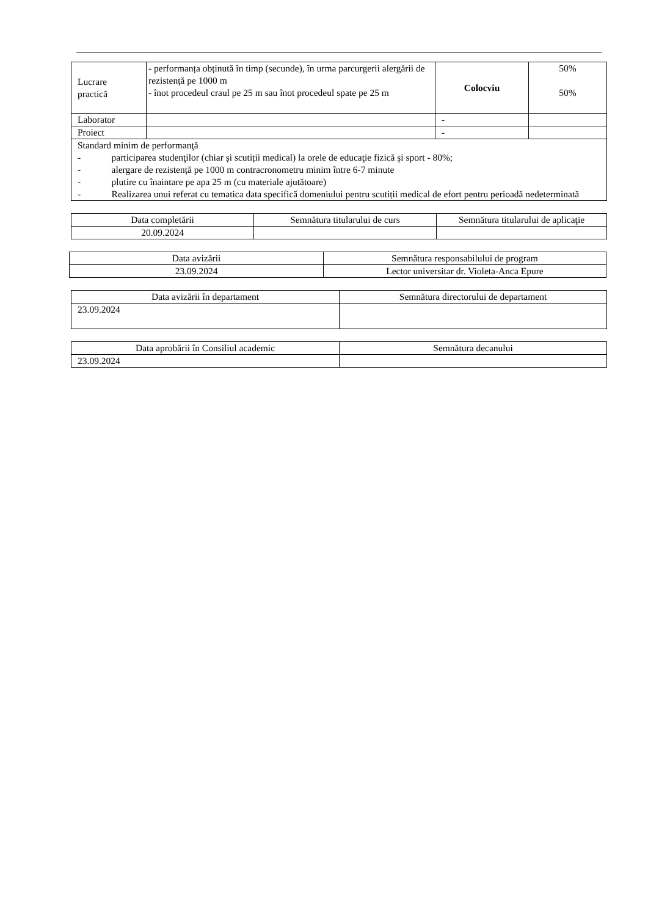| Lucrare practică | - performanța obținută în timp (secunde), în urma parcurgerii alergării de rezistență pe 1000 m - înot procedeul craul pe 25 m sau înot procedeul spate pe 25 m | Colocviu | 50% 50% |
| Laborator | | - | |
| Proiect | | - | |
| Standard minim de performanţă - participarea studenţilor (chiar și scutiții medical) la orele de educaţie fizică şi sport - 80%; - alergare de rezistență pe 1000 m contracronometru minim între 6-7 minute - plutire cu înaintare pe apa 25 m (cu materiale ajutătoare) - Realizarea unui referat cu tematica data specifică domeniului pentru scutiții medical de efort pentru perioadă nedeterminată | | | |
| Data completării | Semnătura titularului de curs | Semnătura titularului de aplicaţie |
| 20.09.2024 | | |
| Data avizării | Semnătura responsabilului de program |
| 23.09.2024 | Lector universitar dr. Violeta-Anca Epure |
| Data avizării în departament | Semnătura directorului de departament |
| 23.09.2024 | |
| Data aprobării în Consiliul academic | Semnătura decanului |
| 23.09.2024 | |